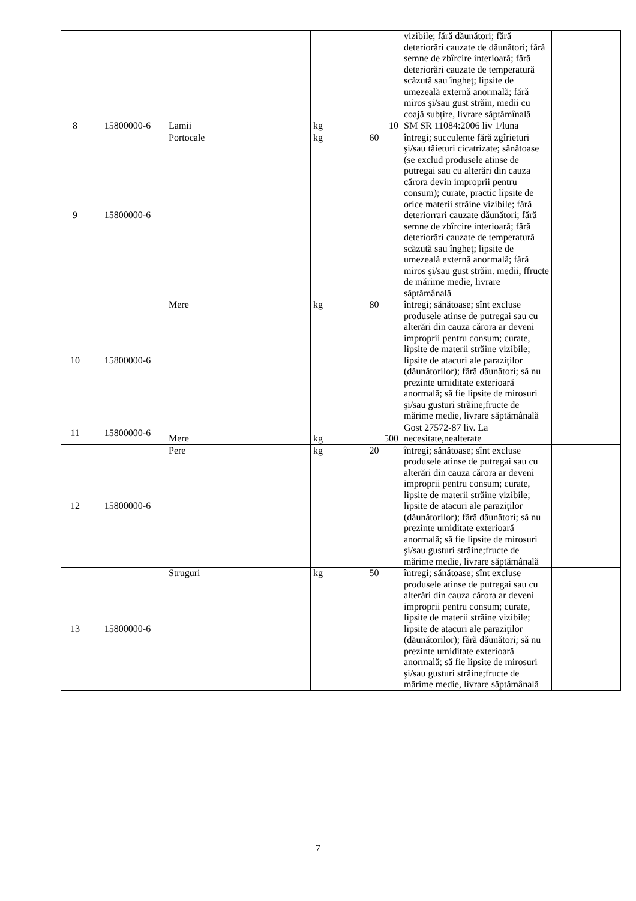| | | | | | vizibile; fără dăunători; fără deteriorări cauzate de dăunători; fără semne de zbîrcire interioară; fără deteriorări cauzate de temperatură scăzută sau îngheţ; lipsite de umezeală externă anormală; fără miros şi/sau gust străin, medii cu coajă subțire, livrare săptămînală | |
| 8 | 15800000-6 | Lamii | kg | 10 | SM SR 11084:2006 liv 1/luna | |
| 9 | 15800000-6 | Portocale | kg | 60 | întregi; succulente fără zgîrieturi şi/sau tăieturi cicatrizate; sănătoase (se exclud produsele atinse de putregai sau cu alterări din cauza cărora devin improprii pentru consum); curate, practic lipsite de orice materii străine vizibile; fără deteriorrari cauzate dăunători; fără semne de zbîrcire interioară; fără deteriorări cauzate de temperatură scăzută sau îngheţ; lipsite de umezeală externă anormală; fără miros şi/sau gust străin. medii, ffructe de mărime medie, livrare săptămânală | |
| 10 | 15800000-6 | Mere | kg | 80 | întregi; sănătoase; sînt excluse produsele atinse de putregai sau cu alterări din cauza cărora ar deveni improprii pentru consum; curate, lipsite de materii străine vizibile; lipsite de atacuri ale paraziţilor (dăunătorilor); fără dăunători; să nu prezinte umiditate exterioară anormală; să fie lipsite de mirosuri şi/sau gusturi străine;fructe de mărime medie, livrare săptămânală | |
| 11 | 15800000-6 | Mere | kg | 500 | Gost 27572-87 liv. La necesitate,nealterate | |
| 12 | 15800000-6 | Pere | kg | 20 | întregi; sănătoase; sînt excluse produsele atinse de putregai sau cu alterări din cauza cărora ar deveni improprii pentru consum; curate, lipsite de materii străine vizibile; lipsite de atacuri ale paraziţilor (dăunătorilor); fără dăunători; să nu prezinte umiditate exterioară anormală; să fie lipsite de mirosuri şi/sau gusturi străine;fructe de mărime medie, livrare săptămânală | |
| 13 | 15800000-6 | Struguri | kg | 50 | întregi; sănătoase; sînt excluse produsele atinse de putregai sau cu alterări din cauza cărora ar deveni improprii pentru consum; curate, lipsite de materii străine vizibile; lipsite de atacuri ale paraziţilor (dăunătorilor); fără dăunători; să nu prezinte umiditate exterioară anormală; să fie lipsite de mirosuri şi/sau gusturi străine;fructe de mărime medie, livrare săptămânală | |
7